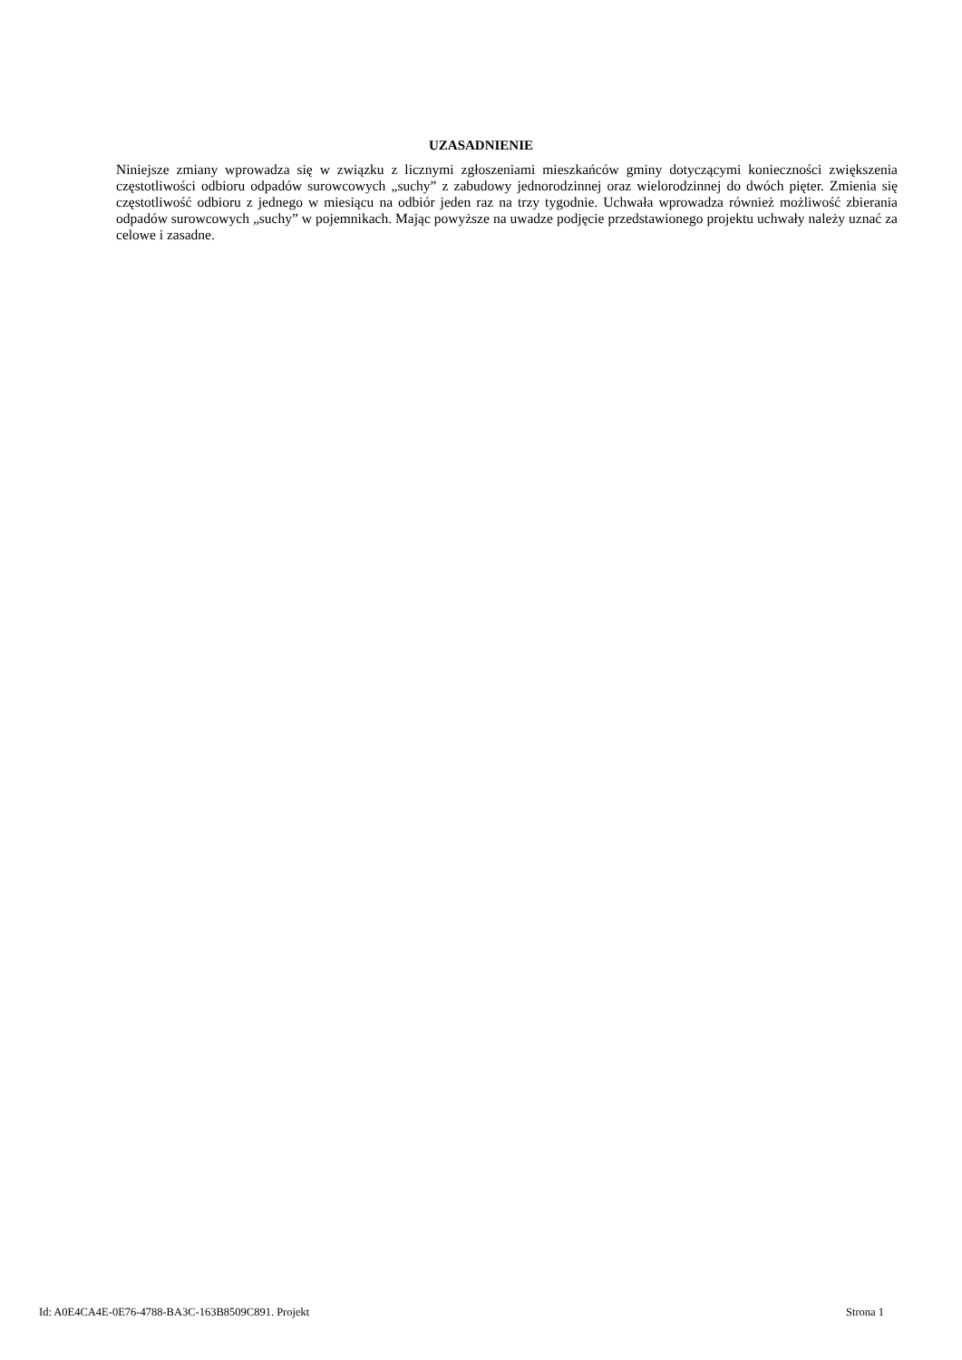UZASADNIENIE
Niniejsze zmiany wprowadza się w związku z licznymi zgłoszeniami mieszkańców gminy dotyczącymi konieczności zwiększenia częstotliwości odbioru odpadów surowcowych „suchy” z zabudowy jednorodzinnej oraz wielorodzinnej do dwóch pięter. Zmienia się częstotliwość odbioru z jednego w miesiącu na odbiór jeden raz na trzy tygodnie. Uchwała wprowadza również możliwość zbierania odpadów surowcowych „suchy” w pojemnikach. Mając powyższe na uwadze podjęcie przedstawionego projektu uchwały należy uznać za celowe i zasadne.
Id: A0E4CA4E-0E76-4788-BA3C-163B8509C891. Projekt Strona 1